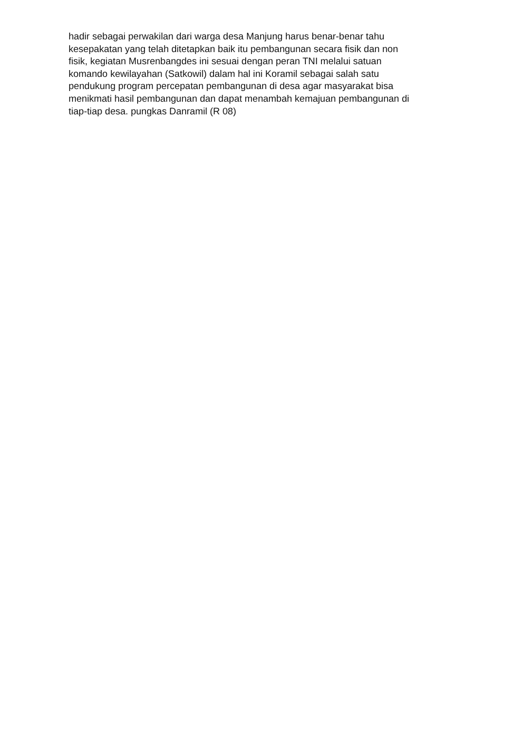hadir sebagai perwakilan dari warga desa Manjung harus benar-benar tahu
kesepakatan yang telah ditetapkan baik itu pembangunan secara fisik dan non
fisik, kegiatan Musrenbangdes ini sesuai dengan peran TNI melalui satuan
komando kewilayahan (Satkowil) dalam hal ini Koramil sebagai salah satu
pendukung program percepatan pembangunan di desa agar masyarakat bisa
menikmati hasil pembangunan dan dapat menambah kemajuan pembangunan di
tiap-tiap desa. pungkas Danramil (R 08)